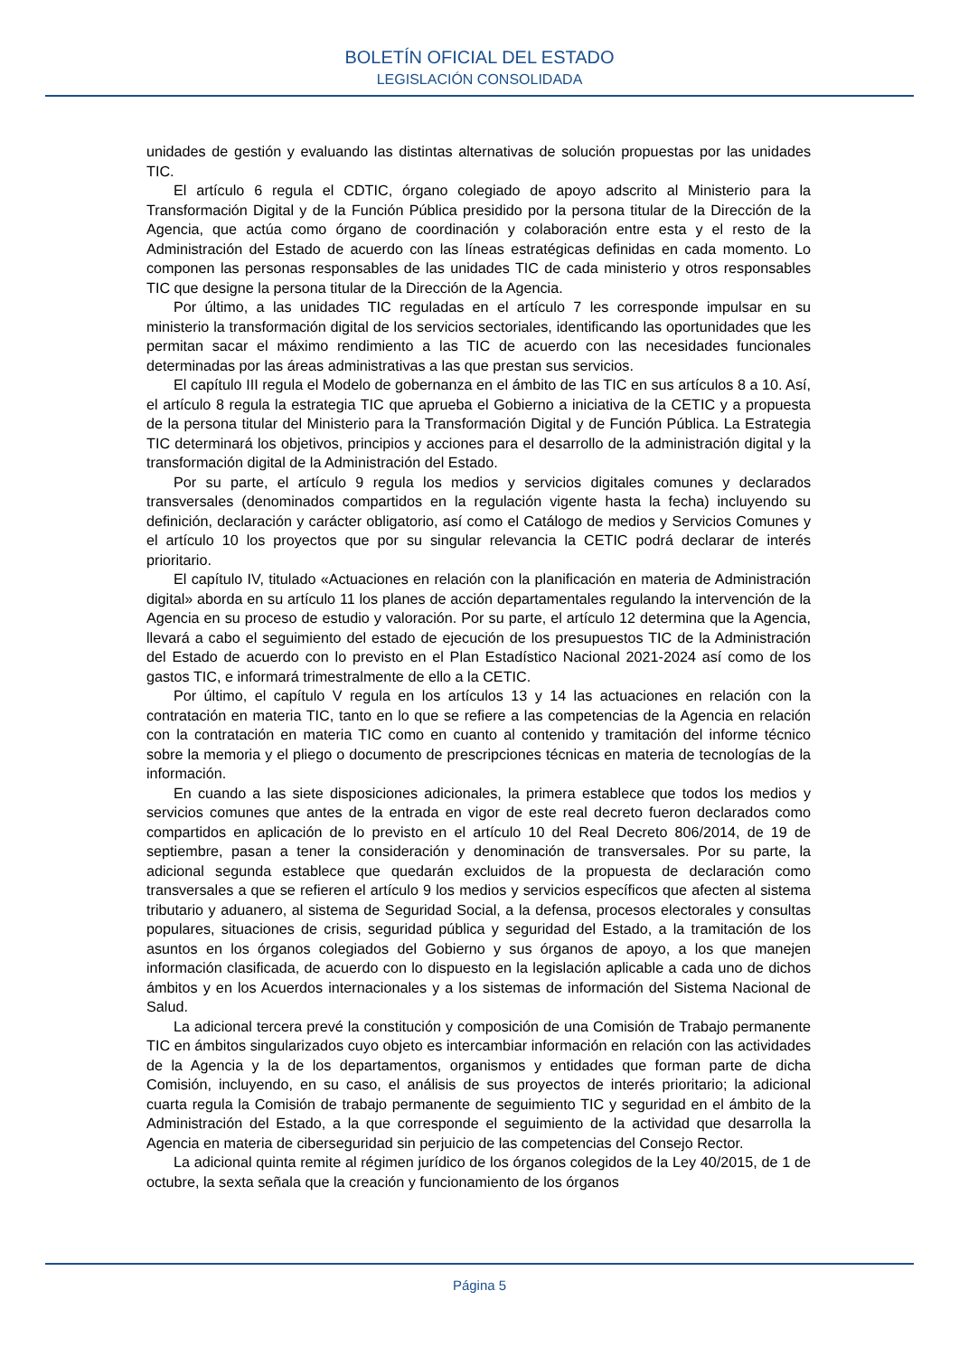BOLETÍN OFICIAL DEL ESTADO
LEGISLACIÓN CONSOLIDADA
unidades de gestión y evaluando las distintas alternativas de solución propuestas por las unidades TIC.
El artículo 6 regula el CDTIC, órgano colegiado de apoyo adscrito al Ministerio para la Transformación Digital y de la Función Pública presidido por la persona titular de la Dirección de la Agencia, que actúa como órgano de coordinación y colaboración entre esta y el resto de la Administración del Estado de acuerdo con las líneas estratégicas definidas en cada momento. Lo componen las personas responsables de las unidades TIC de cada ministerio y otros responsables TIC que designe la persona titular de la Dirección de la Agencia.
Por último, a las unidades TIC reguladas en el artículo 7 les corresponde impulsar en su ministerio la transformación digital de los servicios sectoriales, identificando las oportunidades que les permitan sacar el máximo rendimiento a las TIC de acuerdo con las necesidades funcionales determinadas por las áreas administrativas a las que prestan sus servicios.
El capítulo III regula el Modelo de gobernanza en el ámbito de las TIC en sus artículos 8 a 10. Así, el artículo 8 regula la estrategia TIC que aprueba el Gobierno a iniciativa de la CETIC y a propuesta de la persona titular del Ministerio para la Transformación Digital y de Función Pública. La Estrategia TIC determinará los objetivos, principios y acciones para el desarrollo de la administración digital y la transformación digital de la Administración del Estado.
Por su parte, el artículo 9 regula los medios y servicios digitales comunes y declarados transversales (denominados compartidos en la regulación vigente hasta la fecha) incluyendo su definición, declaración y carácter obligatorio, así como el Catálogo de medios y Servicios Comunes y el artículo 10 los proyectos que por su singular relevancia la CETIC podrá declarar de interés prioritario.
El capítulo IV, titulado «Actuaciones en relación con la planificación en materia de Administración digital» aborda en su artículo 11 los planes de acción departamentales regulando la intervención de la Agencia en su proceso de estudio y valoración. Por su parte, el artículo 12 determina que la Agencia, llevará a cabo el seguimiento del estado de ejecución de los presupuestos TIC de la Administración del Estado de acuerdo con lo previsto en el Plan Estadístico Nacional 2021-2024 así como de los gastos TIC, e informará trimestralmente de ello a la CETIC.
Por último, el capítulo V regula en los artículos 13 y 14 las actuaciones en relación con la contratación en materia TIC, tanto en lo que se refiere a las competencias de la Agencia en relación con la contratación en materia TIC como en cuanto al contenido y tramitación del informe técnico sobre la memoria y el pliego o documento de prescripciones técnicas en materia de tecnologías de la información.
En cuando a las siete disposiciones adicionales, la primera establece que todos los medios y servicios comunes que antes de la entrada en vigor de este real decreto fueron declarados como compartidos en aplicación de lo previsto en el artículo 10 del Real Decreto 806/2014, de 19 de septiembre, pasan a tener la consideración y denominación de transversales. Por su parte, la adicional segunda establece que quedarán excluidos de la propuesta de declaración como transversales a que se refieren el artículo 9 los medios y servicios específicos que afecten al sistema tributario y aduanero, al sistema de Seguridad Social, a la defensa, procesos electorales y consultas populares, situaciones de crisis, seguridad pública y seguridad del Estado, a la tramitación de los asuntos en los órganos colegiados del Gobierno y sus órganos de apoyo, a los que manejen información clasificada, de acuerdo con lo dispuesto en la legislación aplicable a cada uno de dichos ámbitos y en los Acuerdos internacionales y a los sistemas de información del Sistema Nacional de Salud.
La adicional tercera prevé la constitución y composición de una Comisión de Trabajo permanente TIC en ámbitos singularizados cuyo objeto es intercambiar información en relación con las actividades de la Agencia y la de los departamentos, organismos y entidades que forman parte de dicha Comisión, incluyendo, en su caso, el análisis de sus proyectos de interés prioritario; la adicional cuarta regula la Comisión de trabajo permanente de seguimiento TIC y seguridad en el ámbito de la Administración del Estado, a la que corresponde el seguimiento de la actividad que desarrolla la Agencia en materia de ciberseguridad sin perjuicio de las competencias del Consejo Rector.
La adicional quinta remite al régimen jurídico de los órganos colegidos de la Ley 40/2015, de 1 de octubre, la sexta señala que la creación y funcionamiento de los órganos
Página 5